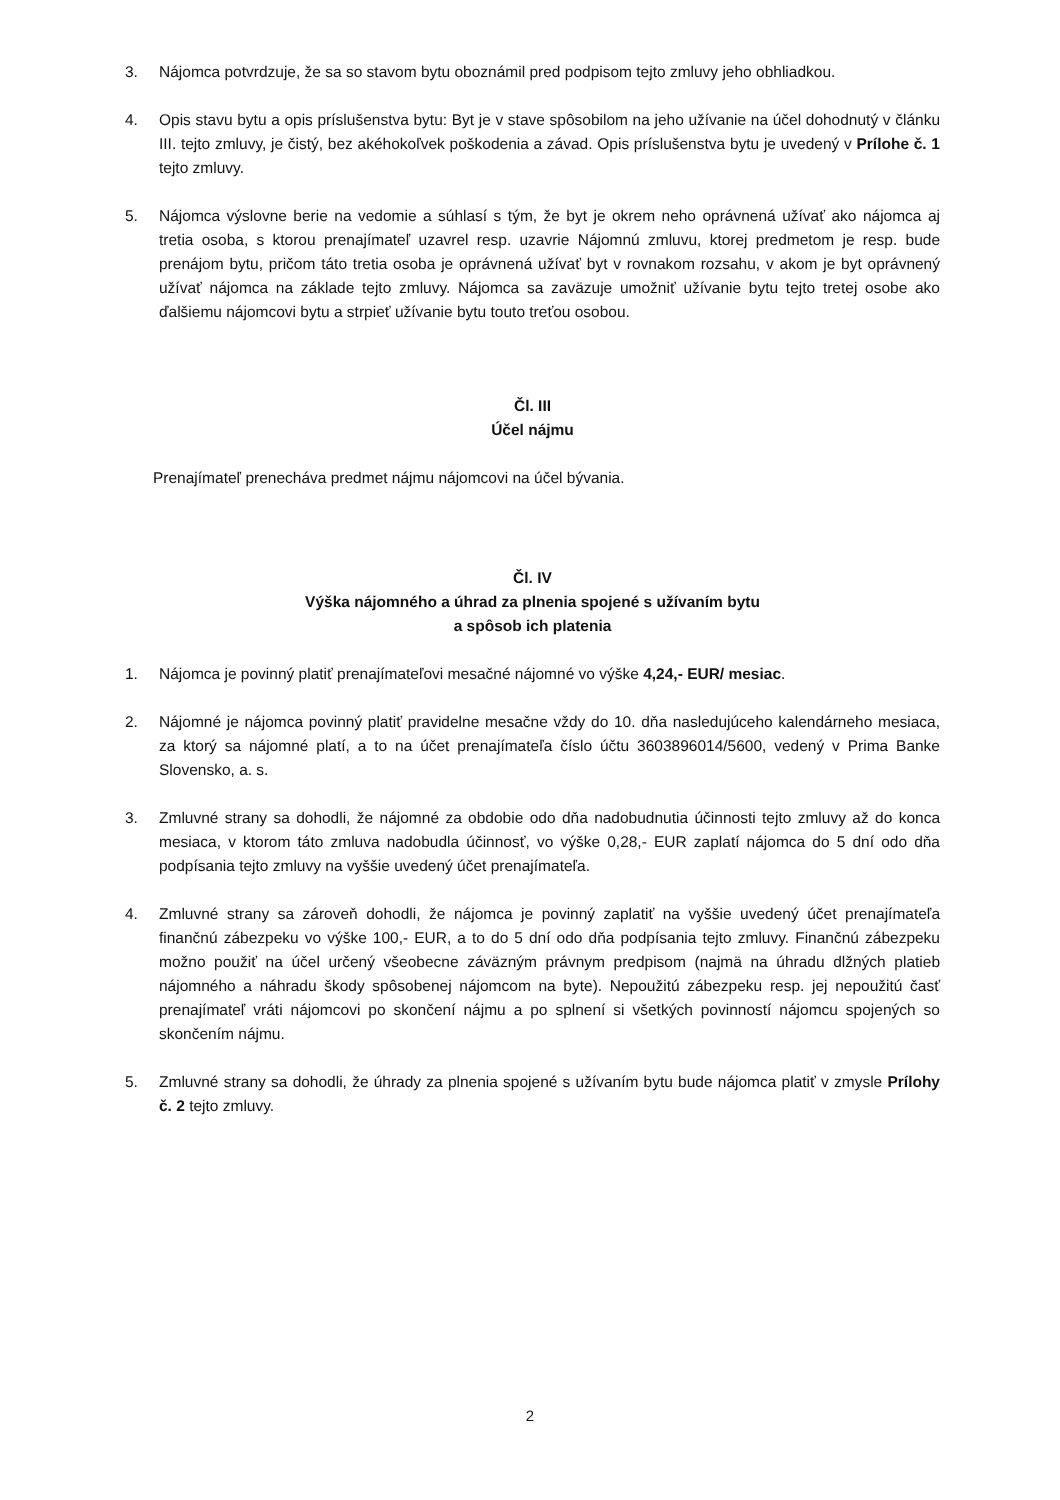3. Nájomca potvrdzuje, že sa so stavom bytu oboznámil pred podpisom tejto zmluvy jeho obhliadkou.
4. Opis stavu bytu a opis príslušenstva bytu: Byt je v stave spôsobilom na jeho užívanie na účel dohodnutý v článku III. tejto zmluvy, je čistý, bez akéhokoľvek poškodenia a závad. Opis príslušenstva bytu je uvedený v Prílohe č. 1 tejto zmluvy.
5. Nájomca výslovne berie na vedomie a súhlasí s tým, že byt je okrem neho oprávnená užívať ako nájomca aj tretia osoba, s ktorou prenajímateľ uzavrel resp. uzavrie Nájomnú zmluvu, ktorej predmetom je resp. bude prenájom bytu, pričom táto tretia osoba je oprávnená užívať byt v rovnakom rozsahu, v akom je byt oprávnený užívať nájomca na základe tejto zmluvy. Nájomca sa zaväzuje umožniť užívanie bytu tejto tretej osobe ako ďalšiemu nájomcovi bytu a strpieť užívanie bytu touto treťou osobou.
Čl. III
Účel nájmu
Prenajímateľ prenecháva predmet nájmu nájomcovi na účel bývania.
Čl. IV
Výška nájomného a úhrad za plnenia spojené s užívaním bytu
a spôsob ich platenia
1. Nájomca je povinný platiť prenajímateľovi mesačné nájomné vo výške 4,24,- EUR/ mesiac.
2. Nájomné je nájomca povinný platiť pravidelne mesačne vždy do 10. dňa nasledujúceho kalendárneho mesiaca, za ktorý sa nájomné platí, a to na účet prenajímateľa číslo účtu 3603896014/5600, vedený v Prima Banke Slovensko, a. s.
3. Zmluvné strany sa dohodli, že nájomné za obdobie odo dňa nadobudnutia účinnosti tejto zmluvy až do konca mesiaca, v ktorom táto zmluva nadobudla účinnosť, vo výške 0,28,- EUR zaplatí nájomca do 5 dní odo dňa podpísania tejto zmluvy na vyššie uvedený účet prenajímateľa.
4. Zmluvné strany sa zároveň dohodli, že nájomca je povinný zaplatiť na vyššie uvedený účet prenajímateľa finančnú zábezpeku vo výške 100,- EUR, a to do 5 dní odo dňa podpísania tejto zmluvy. Finančnú zábezpeku možno použiť na účel určený všeobecne záväzným právnym predpisom (najmä na úhradu dlžných platieb nájomného a náhradu škody spôsobenej nájomcom na byte). Nepoužitú zábezpeku resp. jej nepoužitú časť prenajímateľ vráti nájomcovi po skončení nájmu a po splnení si všetkých povinností nájomcu spojených so skončením nájmu.
5. Zmluvné strany sa dohodli, že úhrady za plnenia spojené s užívaním bytu bude nájomca platiť v zmysle Prílohy č. 2 tejto zmluvy.
2